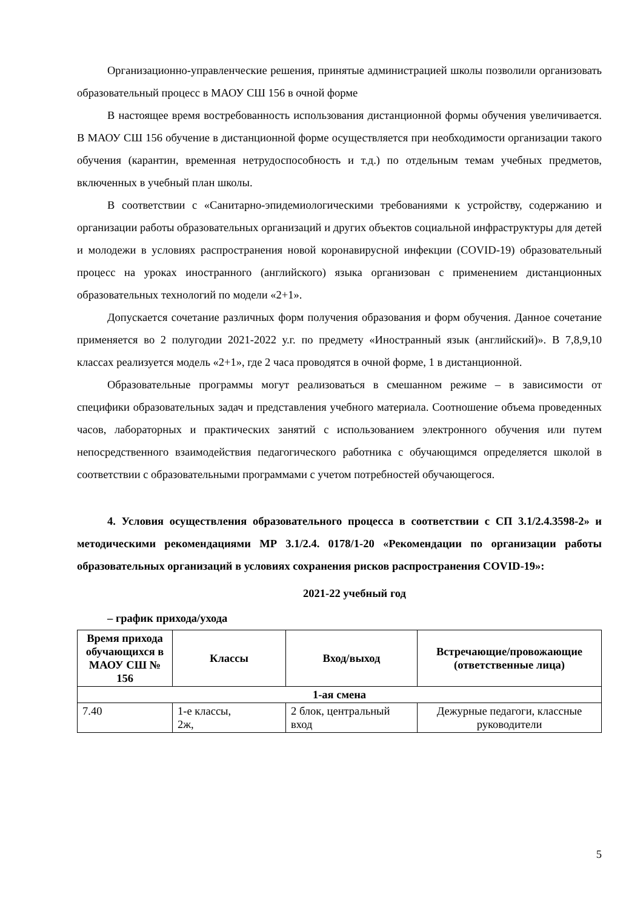Организационно-управленческие решения, принятые администрацией школы позволили организовать образовательный процесс в МАОУ СШ 156 в очной форме
В настоящее время востребованность использования дистанционной формы обучения увеличивается. В МАОУ СШ 156 обучение в дистанционной форме осуществляется при необходимости организации такого обучения (карантин, временная нетрудоспособность и т.д.) по отдельным темам учебных предметов, включенных в учебный план школы.
В соответствии с «Санитарно-эпидемиологическими требованиями к устройству, содержанию и организации работы образовательных организаций и других объектов социальной инфраструктуры для детей и молодежи в условиях распространения новой коронавирусной инфекции (COVID-19) образовательный процесс на уроках иностранного (английского) языка организован с применением дистанционных образовательных технологий по модели «2+1».
Допускается сочетание различных форм получения образования и форм обучения. Данное сочетание применяется во 2 полугодии 2021-2022 у.г. по предмету «Иностранный язык (английский)». В 7,8,9,10 классах реализуется модель «2+1», где 2 часа проводятся в очной форме, 1 в дистанционной.
Образовательные программы могут реализоваться в смешанном режиме – в зависимости от специфики образовательных задач и представления учебного материала. Соотношение объема проведенных часов, лабораторных и практических занятий с использованием электронного обучения или путем непосредственного взаимодействия педагогического работника с обучающимся определяется школой в соответствии с образовательными программами с учетом потребностей обучающегося.
4. Условия осуществления образовательного процесса в соответствии с СП 3.1/2.4.3598-2» и методическими рекомендациями МР 3.1/2.4. 0178/1-20 «Рекомендации по организации работы образовательных организаций в условиях сохранения рисков распространения COVID-19»:
2021-22 учебный год
– график прихода/ухода
| Время прихода обучающихся в МАОУ СШ № 156 | Классы | Вход/выход | Встречающие/провожающие (ответственные лица) |
| --- | --- | --- | --- |
| 1-ая смена | | | |
| 7.40 | 1-е классы, 2ж, | 2 блок, центральный вход | Дежурные педагоги, классные руководители |
5